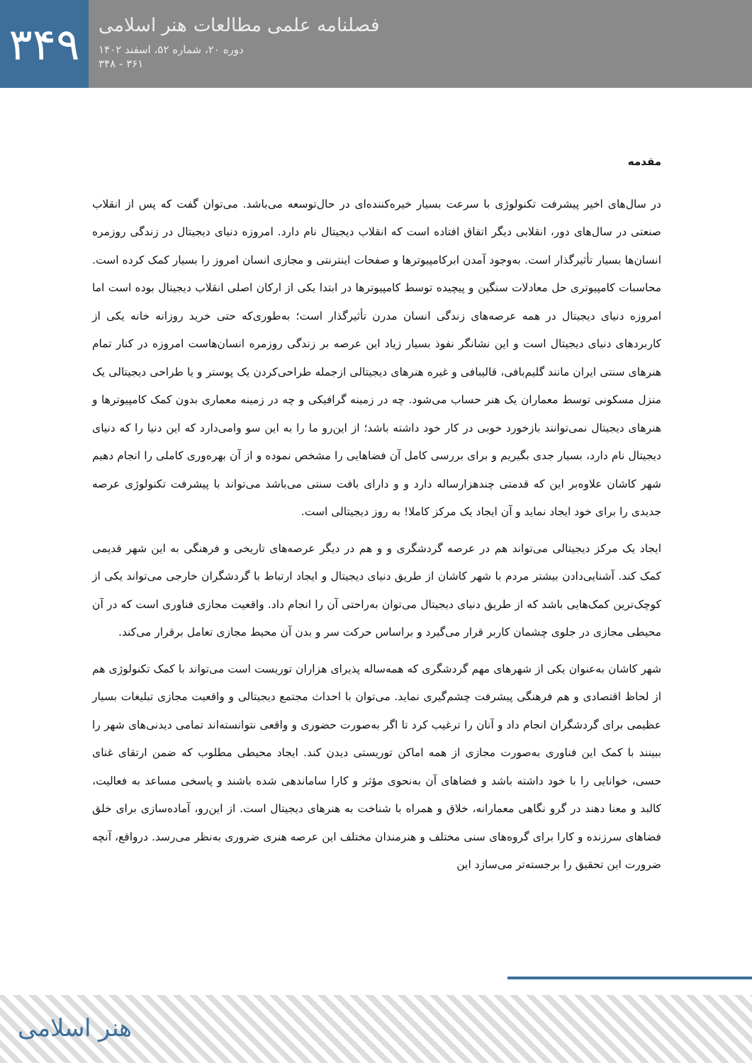۳۴۹
فصلنامه علمی مطالعات هنر اسلامی
دوره ۲۰، شماره ۵۲، اسفند ۱۴۰۲
۳۶۱ - ۳۴۸
مقدمه
در سال‌های اخیر پیشرفت تکنولوژی با سرعت بسیار خیره‌کننده‌ای در حال‌توسعه می‌باشد. می‌توان گفت که پس از انقلاب صنعتی در سال‌های دور، انقلابی دیگر اتفاق افتاده است که انقلاب دیجیتال نام دارد. امروزه دنیای دیجیتال در زندگی روزمره انسان‌ها بسیار تأثیرگذار است. به‌وجود آمدن ابرکامپیوترها و صفحات اینترنتی و مجازی انسان امروز را بسیار کمک کرده است. محاسبات کامپیوتری حل معادلات سنگین و پیچیده توسط کامپیوترها در ابتدا یکی از ارکان اصلی انقلاب دیجیتال بوده است اما امروزه دنیای دیجیتال در همه عرصه‌های زندگی انسان مدرن تأثیرگذار است؛ به‌طوری‌که حتی خرید روزانه خانه یکی از کاربردهای دنیای دیجیتال است و این نشانگر نفوذ بسیار زیاد این عرصه بر زندگی روزمره انسان‌هاست امروزه در کنار تمام هنرهای سنتی ایران مانند گلیم‌بافی، قالیبافی و غیره هنرهای دیجیتالی ازجمله طراحی‌کردن یک پوستر و یا طراحی دیجیتالی یک منزل مسکونی توسط معماران یک هنر حساب می‌شود. چه در زمینه گرافیکی و چه در زمینه معماری بدون کمک کامپیوترها و هنرهای دیجیتال نمی‌توانند بازخورد خوبی در کار خود داشته باشد؛ از این‌رو ما را به این سو وامی‌دارد که این دنیا را که دنیای دیجیتال نام دارد، بسیار جدی بگیریم و برای بررسی کامل آن فضاهایی را مشخص نموده و از آن بهره‌وری کاملی را انجام دهیم شهر کاشان علاوه‌بر این که قدمتی چندهزارساله دارد و و دارای بافت سنتی می‌باشد می‌تواند با پیشرفت تکنولوژی عرصه جدیدی را برای خود ایجاد نماید و آن ایجاد یک مرکز کاملا! به روز دیجیتالی است.
ایجاد یک مرکز دیجیتالی می‌تواند هم در عرصه گردشگری و و هم در دیگر عرصه‌های تاریخی و فرهنگی به این شهر قدیمی کمک کند. آشنایی‌دادن بیشتر مردم با شهر کاشان از طریق دنیای دیجیتال و ایجاد ارتباط با گردشگران خارجی می‌تواند یکی از کوچک‌ترین کمک‌هایی باشد که از طریق دنیای دیجیتال می‌توان به‌راحتی آن را انجام داد. واقعیت مجازی فناوری است که در آن محیطی مجازی در جلوی چشمان کاربر قرار می‌گیرد و براساس حرکت سر و بدن آن محیط مجازی تعامل برقرار می‌کند.
شهر کاشان به‌عنوان یکی از شهرهای مهم گردشگری که همه‌ساله پذیرای هزاران توریست است می‌تواند با کمک تکنولوژی هم از لحاظ اقتصادی و هم فرهنگی پیشرفت چشم‌گیری نماید. می‌توان با احداث مجتمع دیجیتالی و واقعیت مجازی تبلیغات بسیار عظیمی برای گردشگران انجام داد و آنان را ترغیب کرد تا اگر به‌صورت حضوری و واقعی نتوانسته‌اند تمامی دیدنی‌های شهر را ببینند با کمک این فناوری به‌صورت مجازی از همه اماکن توریستی دیدن کند. ایجاد محیطی مطلوب که ضمن ارتقای غنای حسی، خوانایی را با خود داشته باشد و فضاهای آن به‌نحوی مؤثر و کارا ساماندهی شده باشند و پاسخی مساعد به فعالیت، کالبد و معنا دهند در گرو نگاهی معمارانه، خلاق و همراه با شناخت به هنرهای دیجیتال است. از این‌رو، آماده‌سازی برای خلق فضاهای سرزنده و کارا برای گروه‌های سنی مختلف و هنرمندان مختلف این عرصه هنری ضروری به‌نظر می‌رسد. درواقع، آنچه ضرورت این تحقیق را برجسته‌تر می‌سازد این
هنر اسلامی